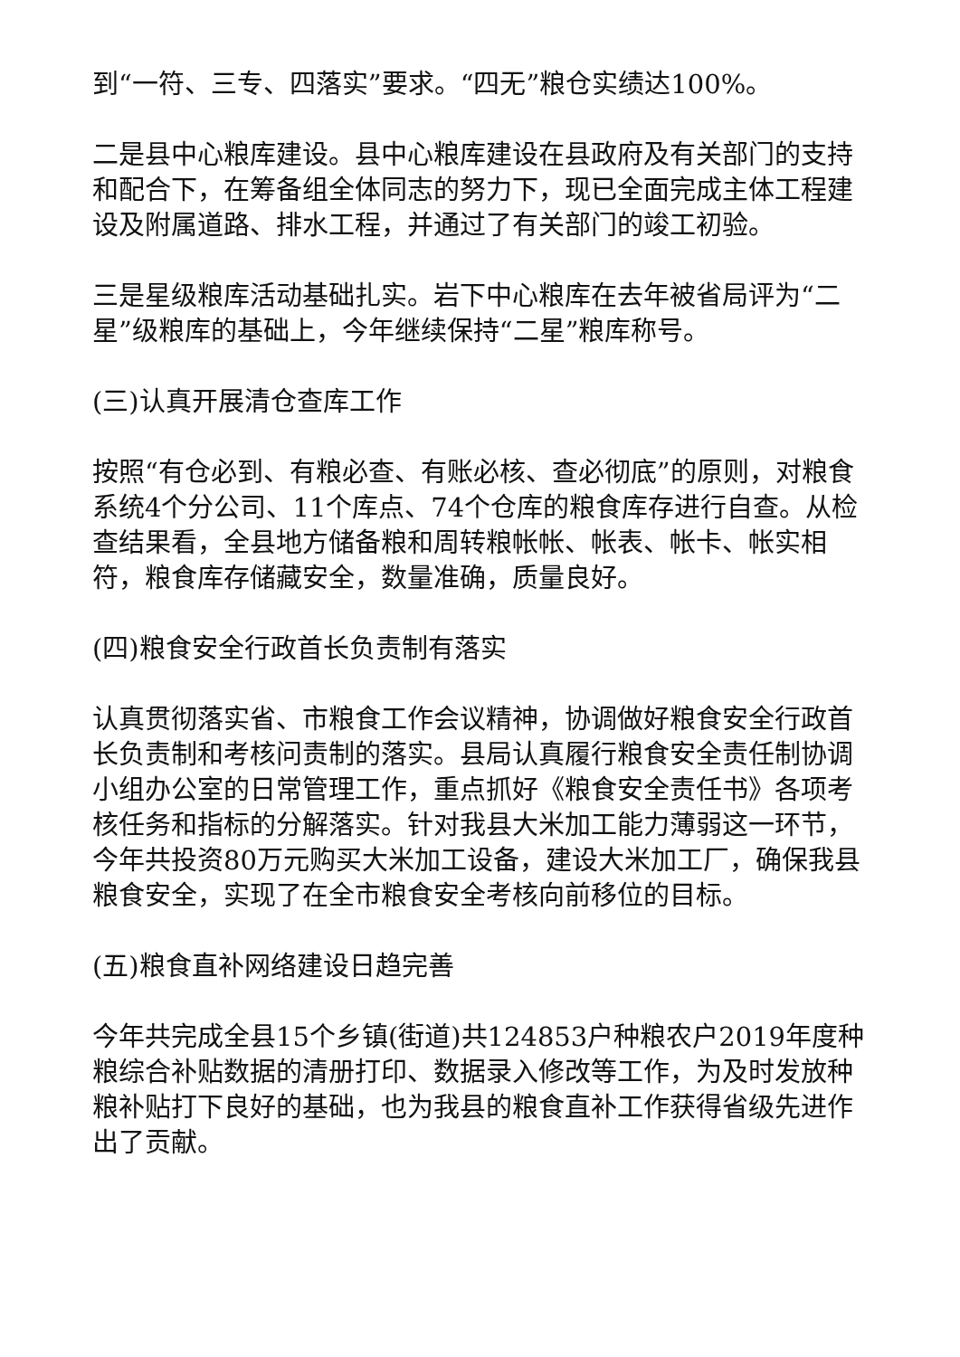到“一符、三专、四落实”要求。“四无”粮仓实绩达100%。
二是县中心粮库建设。县中心粮库建设在县政府及有关部门的支持和配合下，在筹备组全体同志的努力下，现已全面完成主体工程建设及附属道路、排水工程，并通过了有关部门的竣工初验。
三是星级粮库活动基础扎实。岩下中心粮库在去年被省局评为“二星”级粮库的基础上，今年继续保持“二星”粮库称号。
(三)认真开展清仓查库工作
按照“有仓必到、有粮必查、有账必核、查必彻底”的原则，对粮食系统4个分公司、11个库点、74个仓库的粮食库存进行自查。从检查结果看，全县地方储备粮和周转粮帐帐、帐表、帐卡、帐实相符，粮食库存储藏安全，数量准确，质量良好。
(四)粮食安全行政首长负责制有落实
认真贯彻落实省、市粮食工作会议精神，协调做好粮食安全行政首长负责制和考核问责制的落实。县局认真履行粮食安全责任制协调小组办公室的日常管理工作，重点抓好《粮食安全责任书》各项考核任务和指标的分解落实。针对我县大米加工能力薄弱这一环节，今年共投资80万元购买大米加工设备，建设大米加工厂，确保我县粮食安全，实现了在全市粮食安全考核向前移位的目标。
(五)粮食直补网络建设日趋完善
今年共完成全县15个乡镇(街道)共124853户种粮农户2019年度种粮综合补贴数据的清册打印、数据录入修改等工作，为及时发放种粮补贴打下良好的基础，也为我县的粮食直补工作获得省级先进作出了贡献。